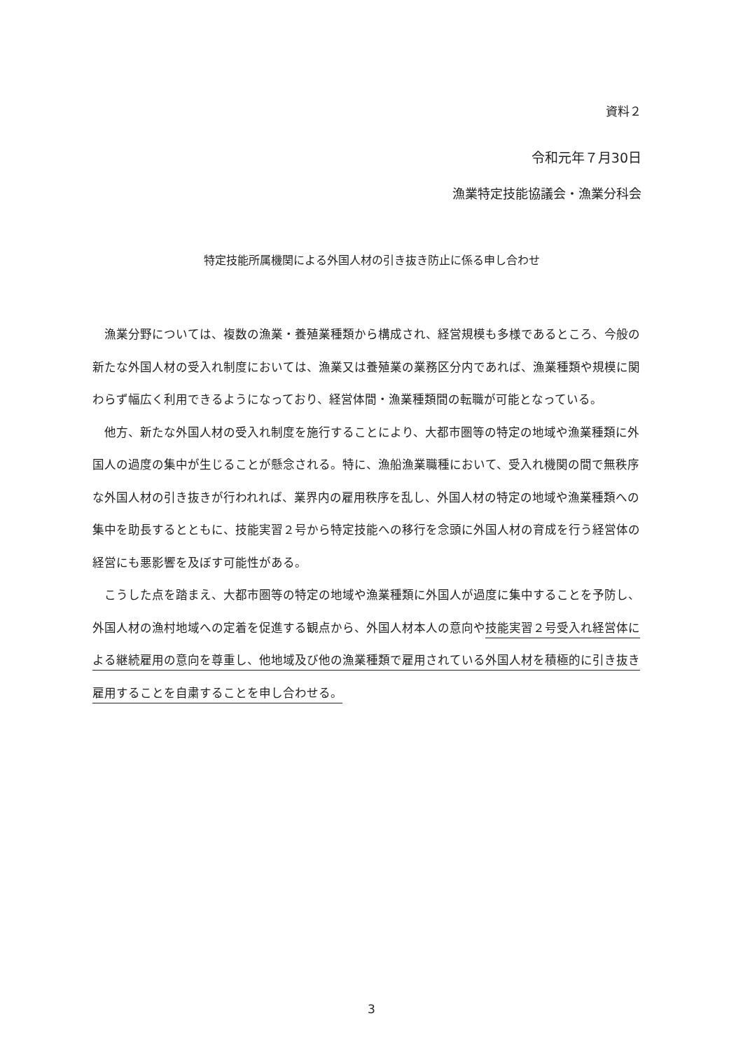資料２
令和元年７月30日
漁業特定技能協議会・漁業分科会
特定技能所属機関による外国人材の引き抜き防止に係る申し合わせ
漁業分野については、複数の漁業・養殖業種類から構成され、経営規模も多様であるところ、今般の新たな外国人材の受入れ制度においては、漁業又は養殖業の業務区分内であれば、漁業種類や規模に関わらず幅広く利用できるようになっており、経営体間・漁業種類間の転職が可能となっている。
他方、新たな外国人材の受入れ制度を施行することにより、大都市圏等の特定の地域や漁業種類に外国人の過度の集中が生じることが懸念される。特に、漁船漁業職種において、受入れ機関の間で無秩序な外国人材の引き抜きが行われれば、業界内の雇用秩序を乱し、外国人材の特定の地域や漁業種類への集中を助長するとともに、技能実習２号から特定技能への移行を念頭に外国人材の育成を行う経営体の経営にも悪影響を及ぼす可能性がある。
こうした点を踏まえ、大都市圏等の特定の地域や漁業種類に外国人が過度に集中することを予防し、外国人材の漁村地域への定着を促進する観点から、外国人材本人の意向や技能実習２号受入れ経営体による継続雇用の意向を尊重し、他地域及び他の漁業種類で雇用されている外国人材を積極的に引き抜き雇用することを自粛することを申し合わせる。
3